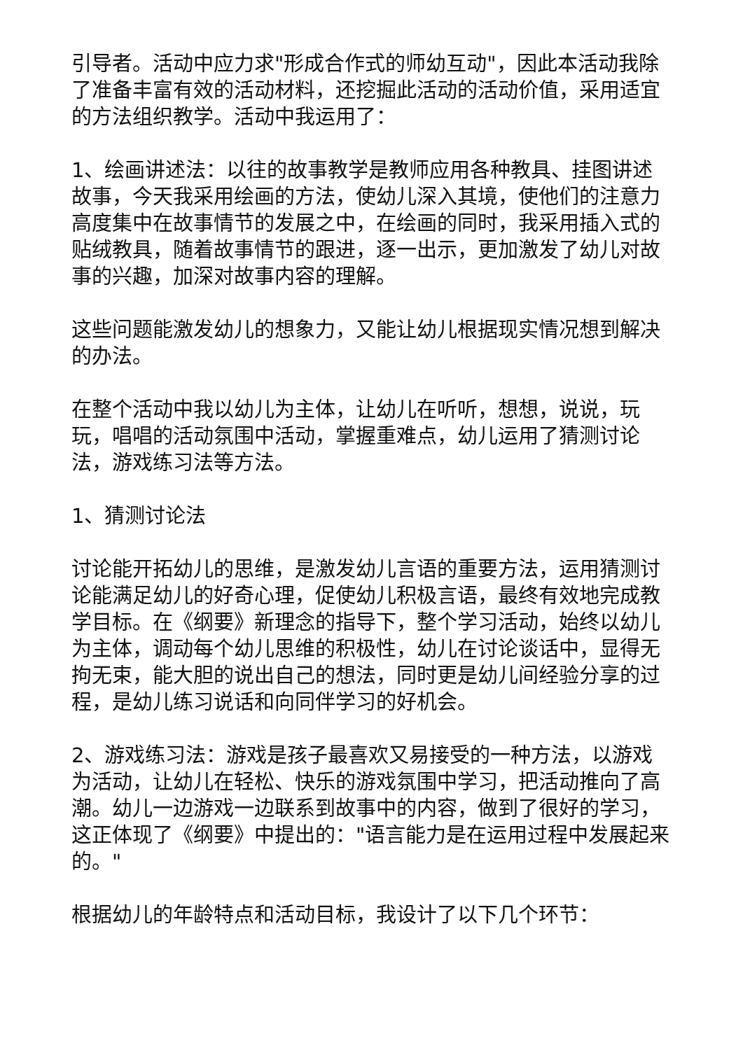引导者。活动中应力求"形成合作式的师幼互动"，因此本活动我除了准备丰富有效的活动材料，还挖掘此活动的活动价值，采用适宜的方法组织教学。活动中我运用了：
1、绘画讲述法：以往的故事教学是教师应用各种教具、挂图讲述故事，今天我采用绘画的方法，使幼儿深入其境，使他们的注意力高度集中在故事情节的发展之中，在绘画的同时，我采用插入式的贴绒教具，随着故事情节的跟进，逐一出示，更加激发了幼儿对故事的兴趣，加深对故事内容的理解。
这些问题能激发幼儿的想象力，又能让幼儿根据现实情况想到解决的办法。
在整个活动中我以幼儿为主体，让幼儿在听听，想想，说说，玩玩，唱唱的活动氛围中活动，掌握重难点，幼儿运用了猜测讨论法，游戏练习法等方法。
1、猜测讨论法
讨论能开拓幼儿的思维，是激发幼儿言语的重要方法，运用猜测讨论能满足幼儿的好奇心理，促使幼儿积极言语，最终有效地完成教学目标。在《纲要》新理念的指导下，整个学习活动，始终以幼儿为主体，调动每个幼儿思维的积极性，幼儿在讨论谈话中，显得无拘无束，能大胆的说出自己的想法，同时更是幼儿间经验分享的过程，是幼儿练习说话和向同伴学习的好机会。
2、游戏练习法：游戏是孩子最喜欢又易接受的一种方法，以游戏为活动，让幼儿在轻松、快乐的游戏氛围中学习，把活动推向了高潮。幼儿一边游戏一边联系到故事中的内容，做到了很好的学习，这正体现了《纲要》中提出的："语言能力是在运用过程中发展起来的。"
根据幼儿的年龄特点和活动目标，我设计了以下几个环节：